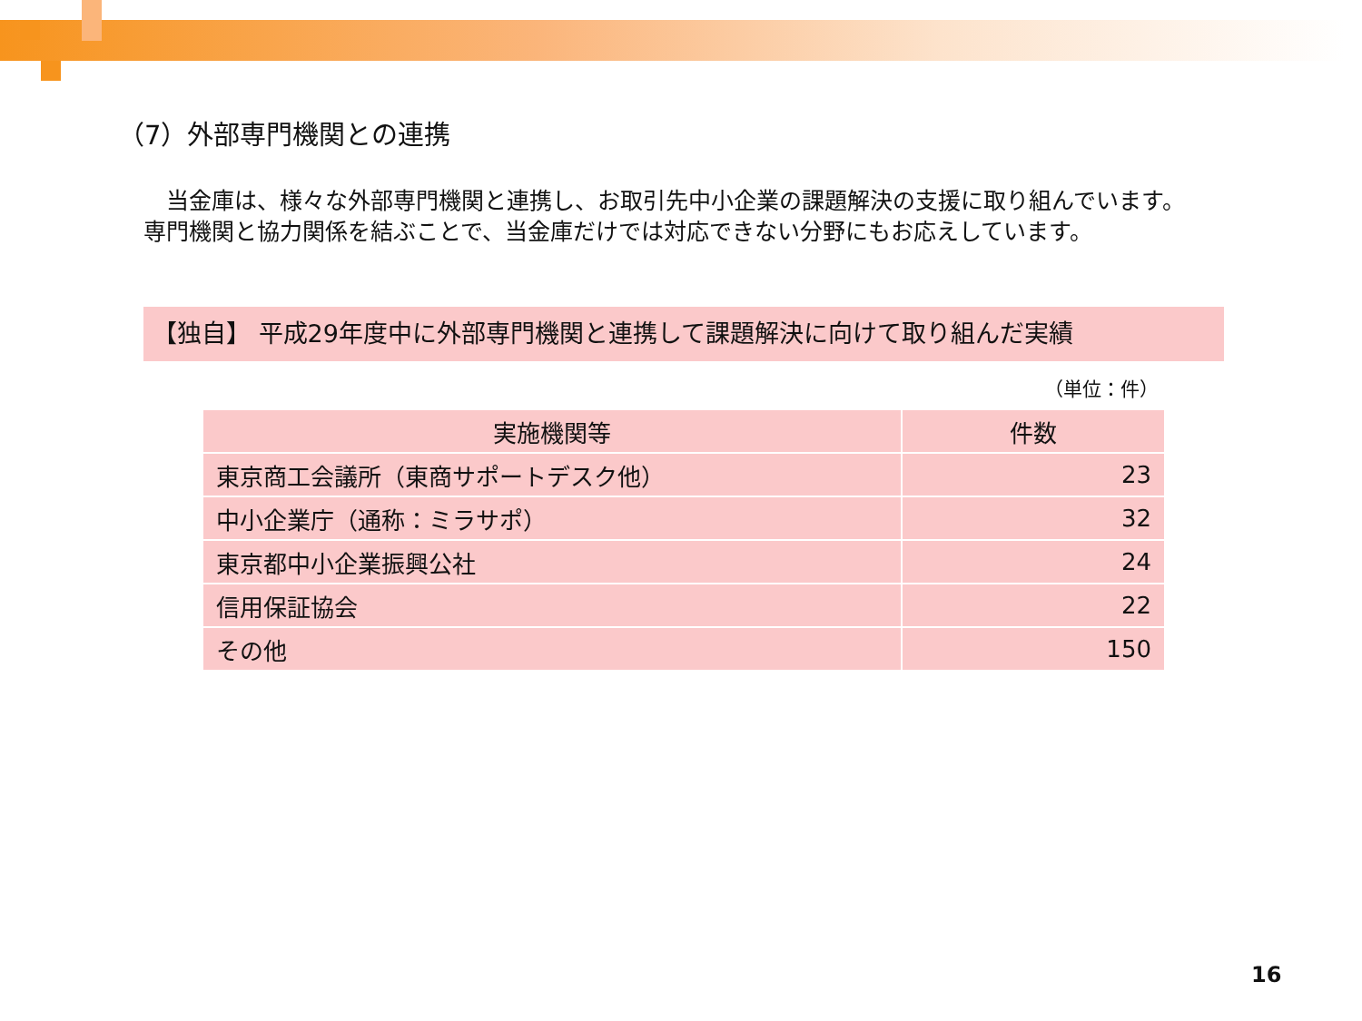（7）外部専門機関との連携
　当金庫は、様々な外部専門機関と連携し、お取引先中小企業の課題解決の支援に取り組んでいます。専門機関と協力関係を結ぶことで、当金庫だけでは対応できない分野にもお応えしています。
【独自】 平成29年度中に外部専門機関と連携して課題解決に向けて取り組んだ実績
（単位：件）
| 実施機関等 | 件数 |
| --- | --- |
| 東京商工会議所（東商サポートデスク他） | 23 |
| 中小企業庁（通称：ミラサポ） | 32 |
| 東京都中小企業振興公社 | 24 |
| 信用保証協会 | 22 |
| その他 | 150 |
16